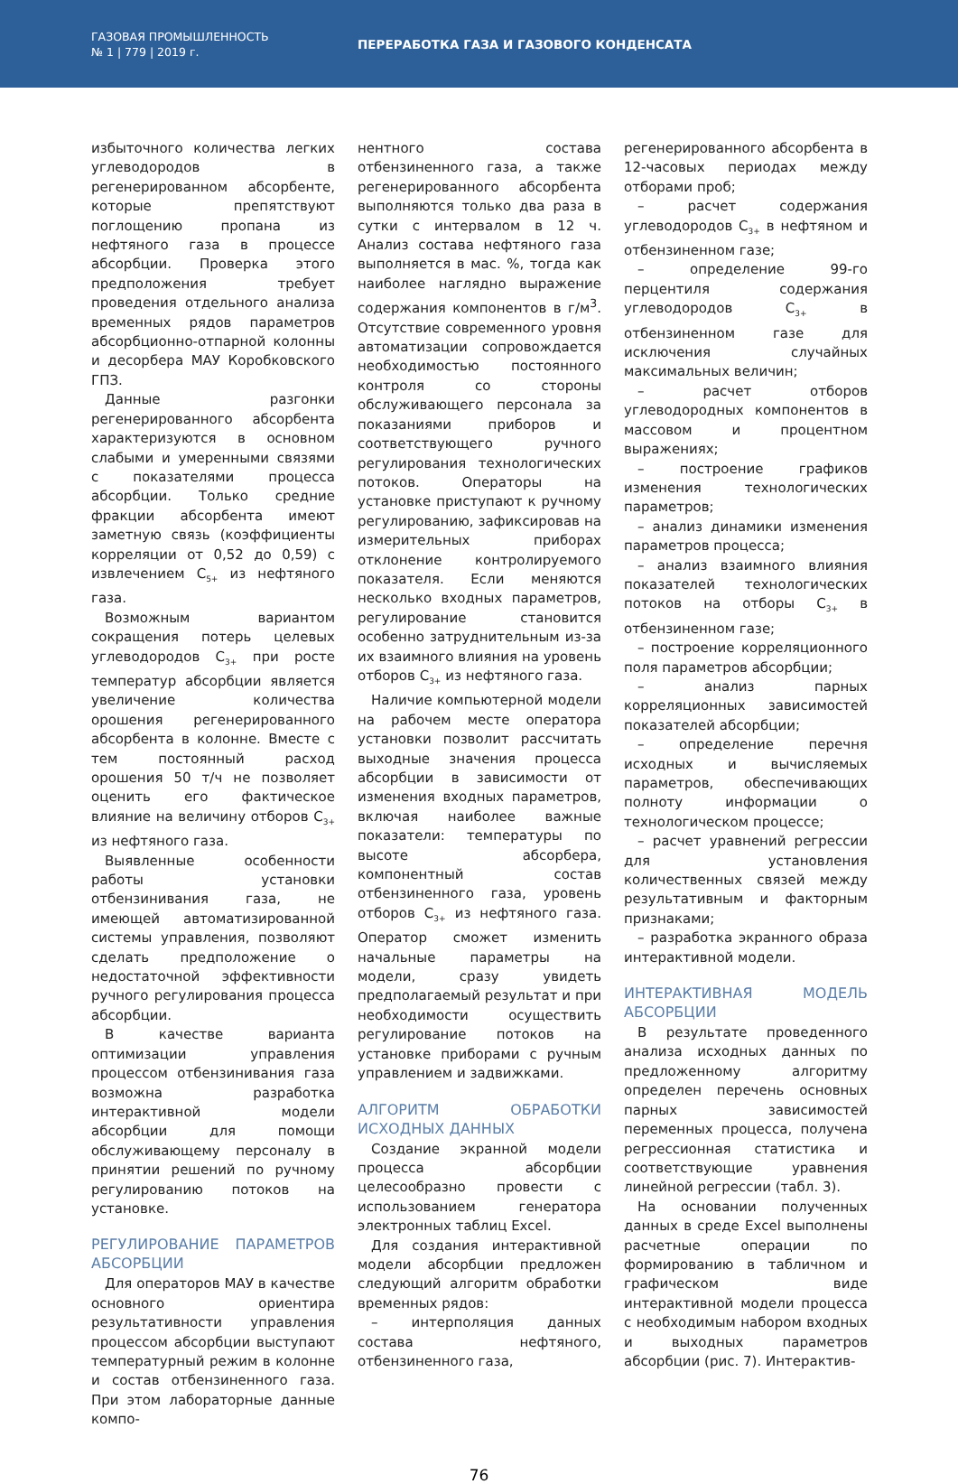ГАЗОВАЯ ПРОМЫШЛЕННОСТЬ
№ 1 | 779 | 2019 г.
ПЕРЕРАБОТКА ГАЗА И ГАЗОВОГО КОНДЕНСАТА
избыточного количества легких углеводородов в регенерированном абсорбенте, которые препятствуют поглощению пропана из нефтяного газа в процессе абсорбции. Проверка этого предположения требует проведения отдельного анализа временных рядов параметров абсорбционно-отпарной колонны и десорбера МАУ Коробковского ГПЗ.
Данные разгонки регенерированного абсорбента характеризуются в основном слабыми и умеренными связями с показателями процесса абсорбции. Только средние фракции абсорбента имеют заметную связь (коэффициенты корреляции от 0,52 до 0,59) с извлечением C<sub>5+</sub> из нефтяного газа.
Возможным вариантом сокращения потерь целевых углеводородов C<sub>3+</sub> при росте температур абсорбции является увеличение количества орошения регенерированного абсорбента в колонне. Вместе с тем постоянный расход орошения 50 т/ч не позволяет оценить его фактическое влияние на величину отборов C<sub>3+</sub> из нефтяного газа.
Выявленные особенности работы установки отбензинивания газа, не имеющей автоматизированной системы управления, позволяют сделать предположение о недостаточной эффективности ручного регулирования процесса абсорбции.
В качестве варианта оптимизации управления процессом отбензинивания газа возможна разработка интерактивной модели абсорбции для помощи обслуживающему персоналу в принятии решений по ручному регулированию потоков на установке.
РЕГУЛИРОВАНИЕ ПАРАМЕТРОВ АБСОРБЦИИ
Для операторов МАУ в качестве основного ориентира результативности управления процессом абсорбции выступают температурный режим в колонне и состав отбензиненного газа. При этом лабораторные данные компо-
нентного состава отбензиненного газа, а также регенерированного абсорбента выполняются только два раза в сутки с интервалом в 12 ч. Анализ состава нефтяного газа выполняется в мас. %, тогда как наиболее наглядно выражение содержания компонентов в г/м<sup>3</sup>. Отсутствие современного уровня автоматизации сопровождается необходимостью постоянного контроля со стороны обслуживающего персонала за показаниями приборов и соответствующего ручного регулирования технологических потоков. Операторы на установке приступают к ручному регулированию, зафиксировав на измерительных приборах отклонение контролируемого показателя. Если меняются несколько входных параметров, регулирование становится особенно затруднительным из-за их взаимного влияния на уровень отборов C<sub>3+</sub> из нефтяного газа.
Наличие компьютерной модели на рабочем месте оператора установки позволит рассчитать выходные значения процесса абсорбции в зависимости от изменения входных параметров, включая наиболее важные показатели: температуры по высоте абсорбера, компонентный состав отбензиненного газа, уровень отборов C<sub>3+</sub> из нефтяного газа. Оператор сможет изменить начальные параметры на модели, сразу увидеть предполагаемый результат и при необходимости осуществить регулирование потоков на установке приборами с ручным управлением и задвижками.
АЛГОРИТМ ОБРАБОТКИ ИСХОДНЫХ ДАННЫХ
Создание экранной модели процесса абсорбции целесообразно провести с использованием генератора электронных таблиц Excel.
Для создания интерактивной модели абсорбции предложен следующий алгоритм обработки временных рядов:
– интерполяция данных состава нефтяного, отбензиненного газа,
регенерированного абсорбента в 12-часовых периодах между отборами проб;
– расчет содержания углеводородов C<sub>3+</sub> в нефтяном и отбензиненном газе;
– определение 99-го перцентиля содержания углеводородов C<sub>3+</sub> в отбензиненном газе для исключения случайных максимальных величин;
– расчет отборов углеводородных компонентов в массовом и процентном выражениях;
– построение графиков изменения технологических параметров;
– анализ динамики изменения параметров процесса;
– анализ взаимного влияния показателей технологических потоков на отборы C<sub>3+</sub> в отбензиненном газе;
– построение корреляционного поля параметров абсорбции;
– анализ парных корреляционных зависимостей показателей абсорбции;
– определение перечня исходных и вычисляемых параметров, обеспечивающих полноту информации о технологическом процессе;
– расчет уравнений регрессии для установления количественных связей между результативным и факторным признаками;
– разработка экранного образа интерактивной модели.
ИНТЕРАКТИВНАЯ МОДЕЛЬ АБСОРБЦИИ
В результате проведенного анализа исходных данных по предложенному алгоритму определен перечень основных парных зависимостей переменных процесса, получена регрессионная статистика и соответствующие уравнения линейной регрессии (табл. 3).
На основании полученных данных в среде Excel выполнены расчетные операции по формированию в табличном и графическом виде интерактивной модели процесса с необходимым набором входных и выходных параметров абсорбции (рис. 7). Интерактив-
76